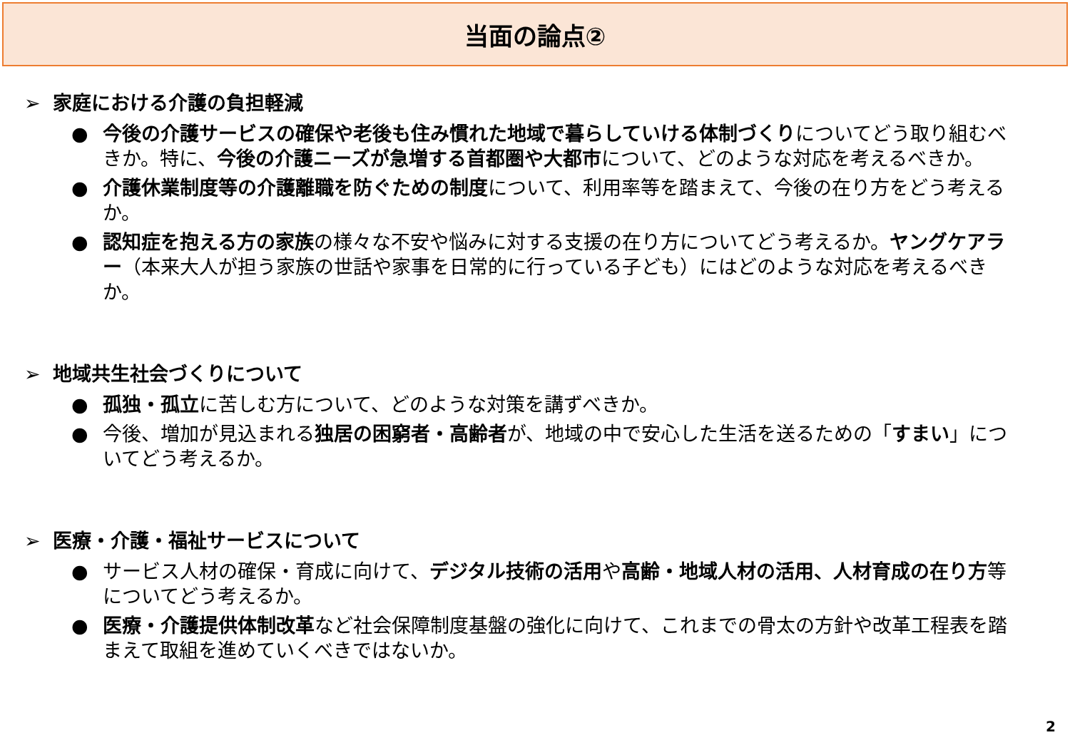当面の論点②
➢ 家庭における介護の負担軽減
● 今後の介護サービスの確保や老後も住み慣れた地域で暮らしていける体制づくりについてどう取り組むべきか。特に、今後の介護ニーズが急増する首都圏や大都市について、どのような対応を考えるべきか。
● 介護休業制度等の介護離職を防ぐための制度について、利用率等を踏まえて、今後の在り方をどう考えるか。
● 認知症を抱える方の家族の様々な不安や悩みに対する支援の在り方についてどう考えるか。ヤングケアラー（本来大人が担う家族の世話や家事を日常的に行っている子ども）にはどのような対応を考えるべきか。
➢ 地域共生社会づくりについて
● 孤独・孤立に苦しむ方について、どのような対策を講ずべきか。
● 今後、増加が見込まれる独居の困窮者・高齢者が、地域の中で安心した生活を送るための「すまい」についてどう考えるか。
➢ 医療・介護・福祉サービスについて
● サービス人材の確保・育成に向けて、デジタル技術の活用や高齢・地域人材の活用、人材育成の在り方等についてどう考えるか。
● 医療・介護提供体制改革など社会保障制度基盤の強化に向けて、これまでの骨太の方針や改革工程表を踏まえて取組を進めていくべきではないか。
2